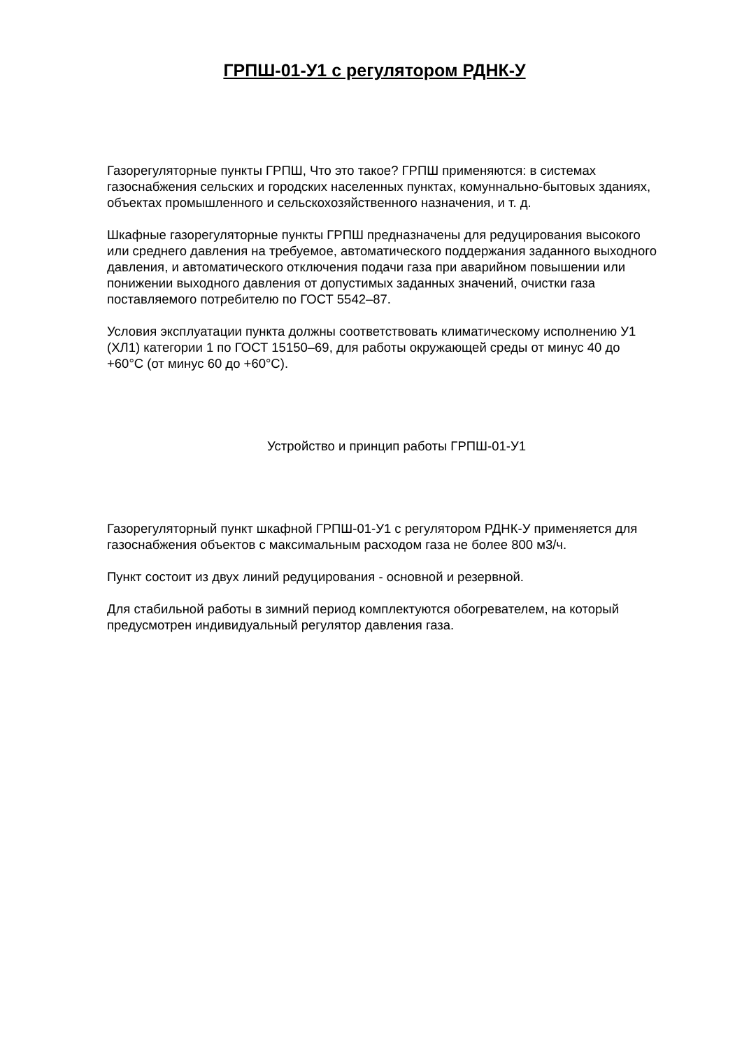ГРПШ-01-У1 с регулятором РДНК-У
Газорегуляторные пункты ГРПШ, Что это такое? ГРПШ применяются: в системах газоснабжения сельских и городских населенных пунктах, комуннально-бытовых зданиях, объектах промышленного и сельскохозяйственного назначения, и т. д.
Шкафные газорегуляторные пункты ГРПШ предназначены для редуцирования высокого или среднего давления на требуемое, автоматического поддержания заданного выходного давления, и автоматического отключения подачи газа при аварийном повышении или понижении выходного давления от допустимых заданных значений, очистки газа поставляемого потребителю по ГОСТ 5542–87.
Условия эксплуатации пункта должны соответствовать климатическому исполнению У1 (ХЛ1) категории 1 по ГОСТ 15150–69, для работы окружающей среды от минус 40 до +60°С (от минус 60 до +60°С).
Устройство и принцип работы ГРПШ-01-У1
Газорегуляторный пункт шкафной ГРПШ-01-У1 с регулятором РДНК-У применяется для газоснабжения объектов с максимальным расходом газа не более 800 м3/ч.
Пункт состоит из двух линий редуцирования - основной и резервной.
Для стабильной работы в зимний период комплектуются обогревателем, на который предусмотрен индивидуальный регулятор давления газа.